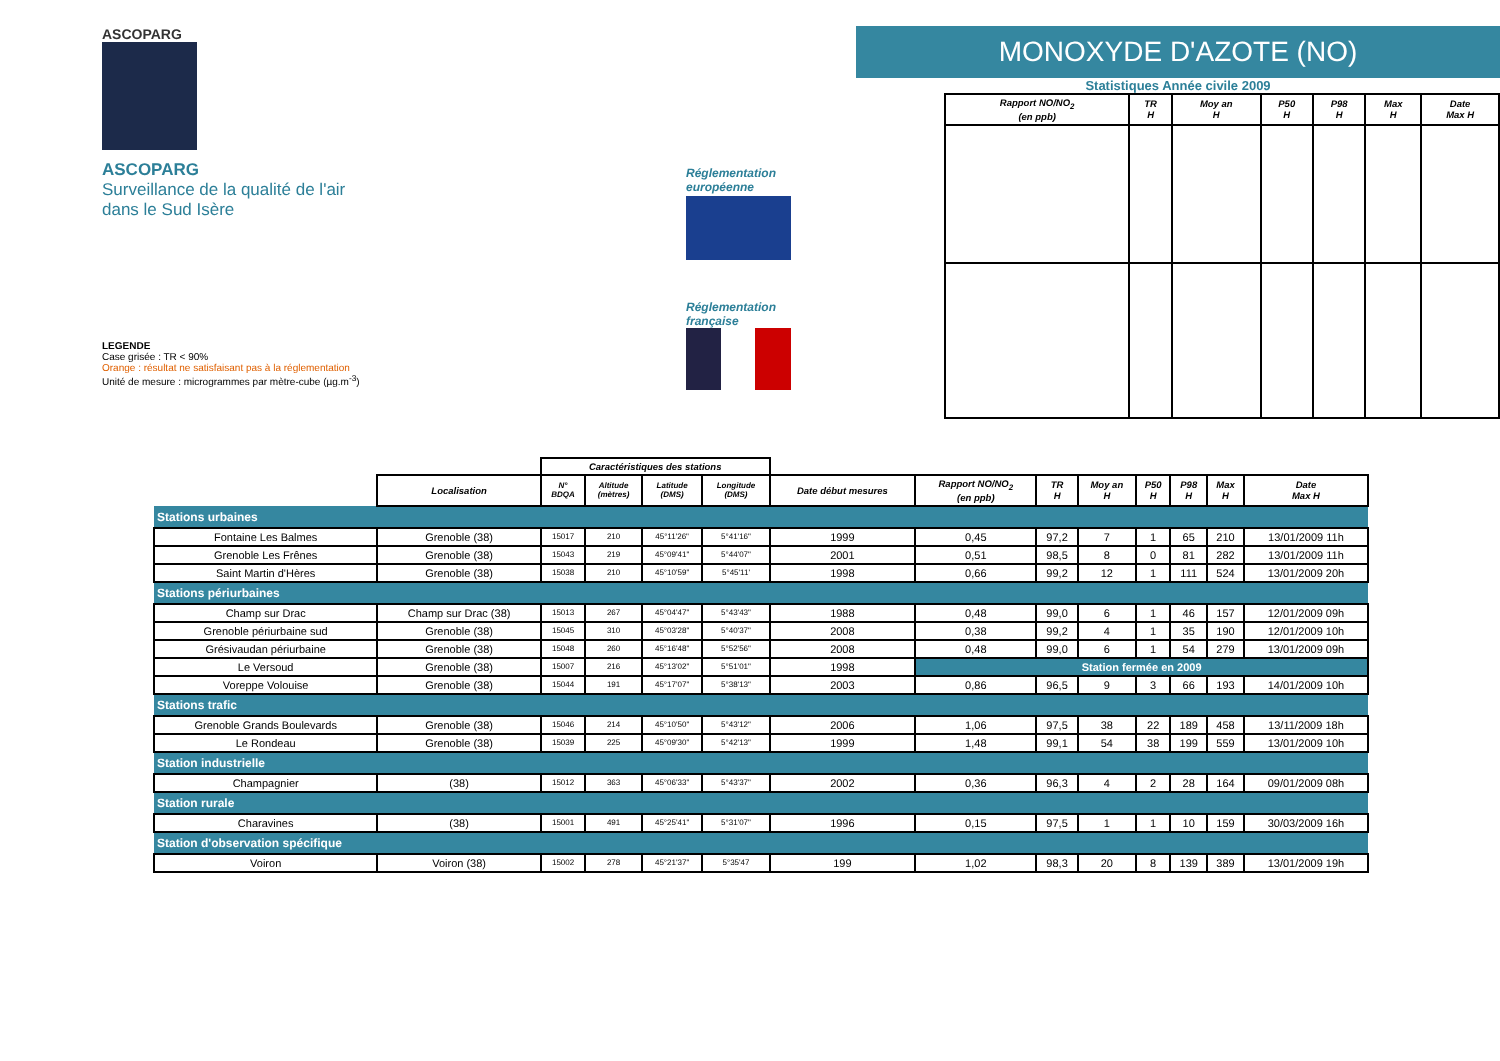ASCOPARG
ASCOPARG
Surveillance de la qualité de l'air
dans le Sud Isère
LEGENDE
Case grisée : TR < 90%
Orange : résultat ne satisfaisant pas à la réglementation
Unité de mesure : microgrammes par mètre-cube (µg.m<sup>-3</sup>)
Réglementation européenne
Réglementation française
MONOXYDE D'AZOTE (NO)
Statistiques Année civile 2009
| Rapport NO/NO<sub>2</sub> (en ppb) | TR H | Moy an H | P50 H | P98 H | Max H | Date Max H |
| --- | --- | --- | --- | --- | --- | --- |
| | | Caractéristiques des stations | | | | | | | | | | | |
| | Localisation | N° BDQA | Altitude (mètres) | Latitude (DMS) | Longitude (DMS) | Date début mesures | Rapport NO/NO<sub>2</sub> (en ppb) | TR H | Moy an H | P50 H | P98 H | Max H | Date Max H |
| Stations urbaines | | | | | | | | | | | | | |
| Fontaine Les Balmes | Grenoble (38) | 15017 | 210 | 45°11'26" | 5°41'16" | 1999 | 0,45 | 97,2 | 7 | 1 | 65 | 210 | 13/01/2009 11h |
| Grenoble Les Frênes | Grenoble (38) | 15043 | 219 | 45°09'41" | 5°44'07" | 2001 | 0,51 | 98,5 | 8 | 0 | 81 | 282 | 13/01/2009 11h |
| Saint Martin d'Hères | Grenoble (38) | 15038 | 210 | 45°10'59" | 5°45'11' | 1998 | 0,66 | 99,2 | 12 | 1 | 111 | 524 | 13/01/2009 20h |
| Stations périurbaines | | | | | | | | | | | | | |
| Champ sur Drac | Champ sur Drac (38) | 15013 | 267 | 45°04'47" | 5°43'43" | 1988 | 0,48 | 99,0 | 6 | 1 | 46 | 157 | 12/01/2009 09h |
| Grenoble périurbaine sud | Grenoble (38) | 15045 | 310 | 45°03'28" | 5°40'37" | 2008 | 0,38 | 99,2 | 4 | 1 | 35 | 190 | 12/01/2009 10h |
| Grésivaudan périurbaine | Grenoble (38) | 15048 | 260 | 45°16'48" | 5°52'56" | 2008 | 0,48 | 99,0 | 6 | 1 | 54 | 279 | 13/01/2009 09h |
| Le Versoud | Grenoble (38) | 15007 | 216 | 45°13'02" | 5°51'01" | 1998 | Station fermée en 2009 | | | | | | |
| Voreppe Volouise | Grenoble (38) | 15044 | 191 | 45°17'07" | 5°38'13" | 2003 | 0,86 | 96,5 | 9 | 3 | 66 | 193 | 14/01/2009 10h |
| Stations trafic | | | | | | | | | | | | | |
| Grenoble Grands Boulevards | Grenoble (38) | 15046 | 214 | 45°10'50" | 5°43'12" | 2006 | 1,06 | 97,5 | 38 | 22 | 189 | 458 | 13/11/2009 18h |
| Le Rondeau | Grenoble (38) | 15039 | 225 | 45°09'30" | 5°42'13" | 1999 | 1,48 | 99,1 | 54 | 38 | 199 | 559 | 13/01/2009 10h |
| Station industrielle | | | | | | | | | | | | | |
| Champagnier | (38) | 15012 | 363 | 45°06'33" | 5°43'37" | 2002 | 0,36 | 96,3 | 4 | 2 | 28 | 164 | 09/01/2009 08h |
| Station rurale | | | | | | | | | | | | | |
| Charavines | (38) | 15001 | 491 | 45°25'41" | 5°31'07" | 1996 | 0,15 | 97,5 | 1 | 1 | 10 | 159 | 30/03/2009 16h |
| Station d'observation spécifique | | | | | | | | | | | | | |
| Voiron | Voiron (38) | 15002 | 278 | 45°21'37" | 5°35'47 | 199 | 1,02 | 98,3 | 20 | 8 | 139 | 389 | 13/01/2009 19h |